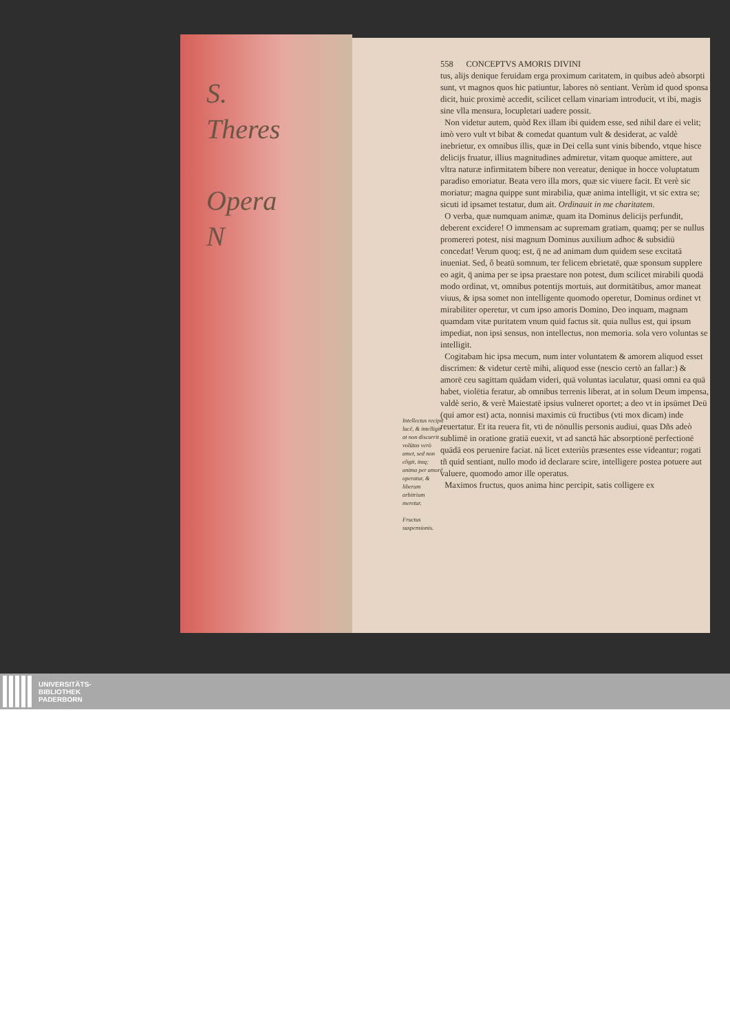S.
Theres
Opera
N
558 CONCEPTVS AMORIS DIVINI
tus, alijs denique feruidam erga proximum caritatem, in quibus adeò absorpti sunt, vt magnos quos hic patiuntur, labores nō sentiant. Verùm id quod sponsa dicit, huic proximè accedit, scilicet cellam vinariam introducit, vt ibi, magis sine vlla mensura, locupletari uadere possit.
Non videtur autem, quòd Rex illam ibi quidem esse, sed nihil dare ei velit; imò vero vult vt bibat & comedat quantum vult & desiderat, ac valdè inebrietur, ex omnibus illis, quæ in Dei cella sunt vinis bibendo, vtque hisce delicijs fruatur, illius magnitudines admiretur, vitam quoque amittere, aut vltra naturæ infirmitatem bibere non vereatur, denique in hocce voluptatum paradiso emoriatur. Beata vero illa mors, quæ sic viuere facit. Et verè sic moriatur; magna quippe sunt mirabilia, quæ anima intelligit, vt sic extra se; sicuti id ipsamet testatur, dum ait. Ordinauit in me charitatem.
O verba, quæ numquam animæ, quam ita Dominus delicijs perfundit, deberent excidere! O immensam ac supremam gratiam, quamq; per se nullus promereri potest, nisi magnum Dominus auxilium adhoc & subsidiū concedat! Verum quoq; est, q̄ ne ad animam dum quidem sese excitatā inueniat. Sed, ô beatū somnum, ter felicem ebrietatē, quæ sponsum supplere eo agit, q̄ anima per se ipsa praestare non potest, dum scilicet mirabili quodā modo ordinat, vt, omnibus potentijs mortuis, aut dormitātibus, amor maneat viuus, & ipsa somet non intelligente quomodo operetur, Dominus ordinet vt mirabiliter operetur, vt cum ipso amoris Domino, Deo inquam, magnam quamdam vitæ puritatem vnum quid factus sit. quia nullus est, qui ipsum impediat, non ipsi sensus, non intellectus, non memoria. sola vero voluntas se intelligit.
Cogitabam hic ipsa mecum, num inter voluntatem & amorem aliquod esset discrimen: & videtur certè mihi, aliquod esse (nescio certò an fallar:) & amorē ceu sagittam quādam videri, quā voluntas iaculatur, quasi omni ea quā habet, violētia feratur, ab omnibus terrenis liberat, at in solum Deum impensa, valdè serio, & verè Maiestatē ipsius vulneret oportet; a deo vt in ipsūmet Deū (qui amor est) acta, nonnisi maximis cū fructibus (vti mox dicam) inde reuertatur. Et ita reuera fit, vti de nōnullis personis audiui, quas Dñs adeò sublimē in oratione gratiā euexit, vt ad sanctā hāc absorptionē perfectionē quādā eos peruenire faciat. nā licet exteriùs præsentes esse videantur; rogati tñ quid sentiant, nullo modo id declarare scire, intelligere postea potuere aut valuere, quomodo amor ille operatus.
Maximos fructus, quos anima hinc percipit, satis colligere ex
Intellectus recipit lucē, & intelligit at non discurrit volūtas verò amet, sed non eligit, itaq; anima per amorē operatur, & liberum arbitrium meretur.
Fructus suspensionis.
UNIVERSITÄTS-
BIBLIOTHEK
PADERBORN